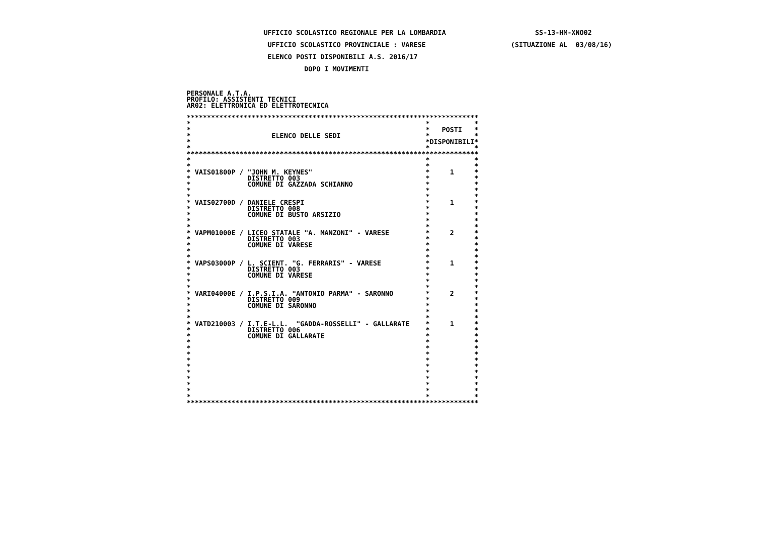UFFICIO SCOLASTICO REGIONALE PER LA LOMBARDIA SS-13-HM-XNO02

UFFICIO SCOLASTICO PROVINCIALE : VARESE(SITUAZIONE AL  03/08/16)

ELENCO POSTI DISPONIBILI A.S. 2016/17

DOPO I MOVIMENTI



PERSONALE A.T.A.
PROFILO: ASSISTENTI TECNICI
AR02: ELETTRONICA ED ELETTROTECNICA

************************************************************************
*  *  *
*  *POSTI*
*ELENCO DELLE SEDI*  *
*  *DISPONIBILI*
*  *  *
************************************************************************
*  *  *
*  *  *
* VAIS01800P / "JOHN M. KEYNES"*1*
* DISTRETTO 003*  *
* COMUNE DI GAZZADA SCHIANNO*  *
*  *  *
*  *  *
* VAIS02700D / DANIELE CRESPI*1*
* DISTRETTO 008*  *
* COMUNE DI BUSTO ARSIZIO*  *
*  *  *
*  *  *
* VAPM01000E / LICEO STATALE "A. MANZONI" - VARESE*2*
* DISTRETTO 003*  *
* COMUNE DI VARESE*  *
*  *  *
*  *  *
* VAPS03000P / L. SCIENT. "G. FERRARIS" - VARESE*1*
* DISTRETTO 003*  *
* COMUNE DI VARESE*  *
*  *  *
*  *  *
* VARI04000E / I.P.S.I.A. "ANTONIO PARMA" - SARONNO*2*
* DISTRETTO 009*  *
* COMUNE DI SARONNO*  *
*  *  *
*  *  *
* VATD210003 / I.T.E-L.L.  "GADDA-ROSSELLI" - GALLARATE*1*
* DISTRETTO 006*  *
* COMUNE DI GALLARATE*  *
*  *  *
*  *  *
*  *  *
*  *  *
*  *  *
*  *  *
*  *  *
*  *  *
*  *  *
*  *  *
************************************************************************